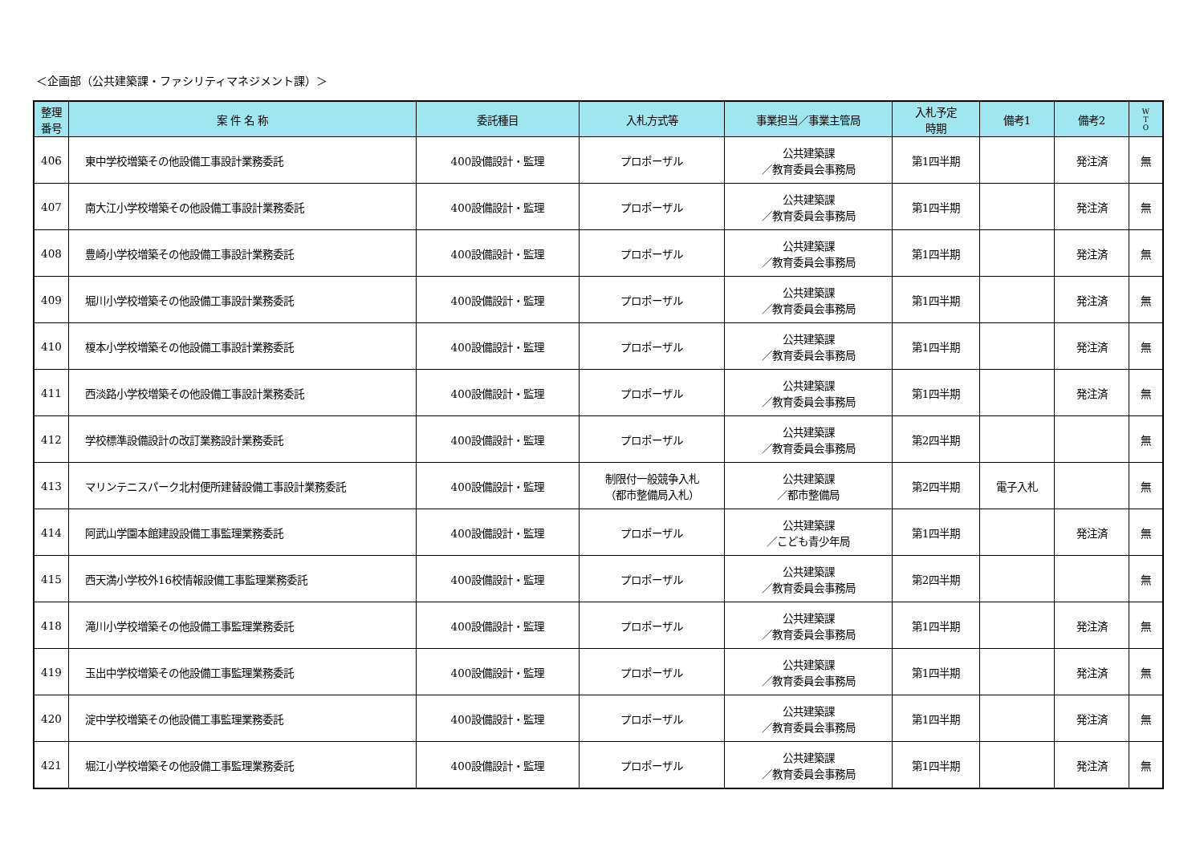＜企画部（公共建築課・ファシリティマネジメント課）＞
| 整理 番号 | 案 件 名 称 | 委託種目 | 入札方式等 | 事業担当／事業主管局 | 入札予定 時期 | 備考1 | 備考2 | W T O |
| --- | --- | --- | --- | --- | --- | --- | --- | --- |
| 406 | 東中学校増築その他設備工事設計業務委託 | 400設備設計・監理 | プロポーザル | 公共建築課 ／教育委員会事務局 | 第1四半期 | | 発注済 | 無 |
| 407 | 南大江小学校増築その他設備工事設計業務委託 | 400設備設計・監理 | プロポーザル | 公共建築課 ／教育委員会事務局 | 第1四半期 | | 発注済 | 無 |
| 408 | 豊崎小学校増築その他設備工事設計業務委託 | 400設備設計・監理 | プロポーザル | 公共建築課 ／教育委員会事務局 | 第1四半期 | | 発注済 | 無 |
| 409 | 堀川小学校増築その他設備工事設計業務委託 | 400設備設計・監理 | プロポーザル | 公共建築課 ／教育委員会事務局 | 第1四半期 | | 発注済 | 無 |
| 410 | 榎本小学校増築その他設備工事設計業務委託 | 400設備設計・監理 | プロポーザル | 公共建築課 ／教育委員会事務局 | 第1四半期 | | 発注済 | 無 |
| 411 | 西淡路小学校増築その他設備工事設計業務委託 | 400設備設計・監理 | プロポーザル | 公共建築課 ／教育委員会事務局 | 第1四半期 | | 発注済 | 無 |
| 412 | 学校標準設備設計の改訂業務設計業務委託 | 400設備設計・監理 | プロポーザル | 公共建築課 ／教育委員会事務局 | 第2四半期 | | | 無 |
| 413 | マリンテニスパーク北村便所建替設備工事設計業務委託 | 400設備設計・監理 | 制限付一般競争入札 （都市整備局入札） | 公共建築課 ／都市整備局 | 第2四半期 | 電子入札 | | 無 |
| 414 | 阿武山学園本館建設設備工事監理業務委託 | 400設備設計・監理 | プロポーザル | 公共建築課 ／こども青少年局 | 第1四半期 | | 発注済 | 無 |
| 415 | 西天満小学校外16校情報設備工事監理業務委託 | 400設備設計・監理 | プロポーザル | 公共建築課 ／教育委員会事務局 | 第2四半期 | | | 無 |
| 418 | 滝川小学校増築その他設備工事監理業務委託 | 400設備設計・監理 | プロポーザル | 公共建築課 ／教育委員会事務局 | 第1四半期 | | 発注済 | 無 |
| 419 | 玉出中学校増築その他設備工事監理業務委託 | 400設備設計・監理 | プロポーザル | 公共建築課 ／教育委員会事務局 | 第1四半期 | | 発注済 | 無 |
| 420 | 淀中学校増築その他設備工事監理業務委託 | 400設備設計・監理 | プロポーザル | 公共建築課 ／教育委員会事務局 | 第1四半期 | | 発注済 | 無 |
| 421 | 堀江小学校増築その他設備工事監理業務委託 | 400設備設計・監理 | プロポーザル | 公共建築課 ／教育委員会事務局 | 第1四半期 | | 発注済 | 無 |